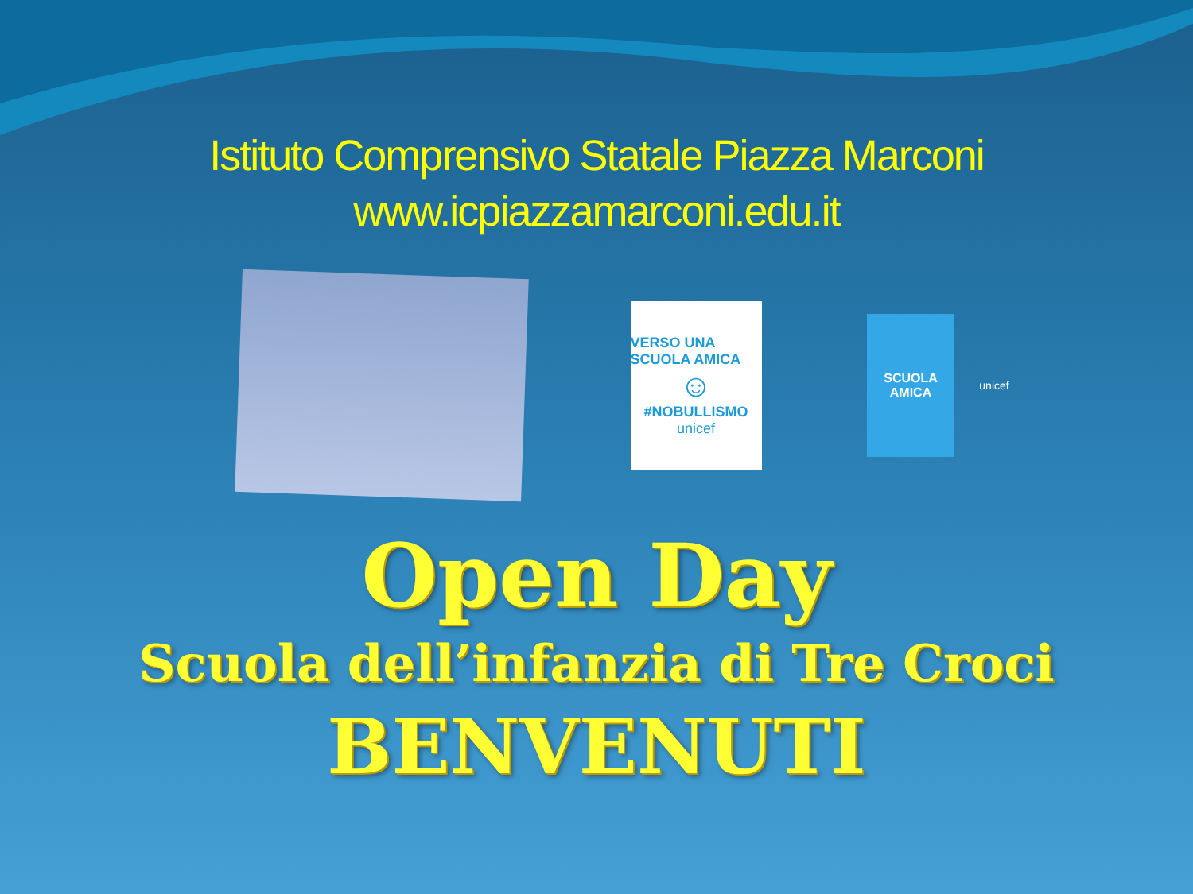Istituto Comprensivo Statale Piazza Marconi
www.icpiazzamarconi.edu.it
VERSO UNA SCUOLA AMICA
☺
#NOBULLISMO
unicef
SCUOLA
AMICA
unicef
Open Day
Scuola dell’infanzia di Tre Croci
BENVENUTI